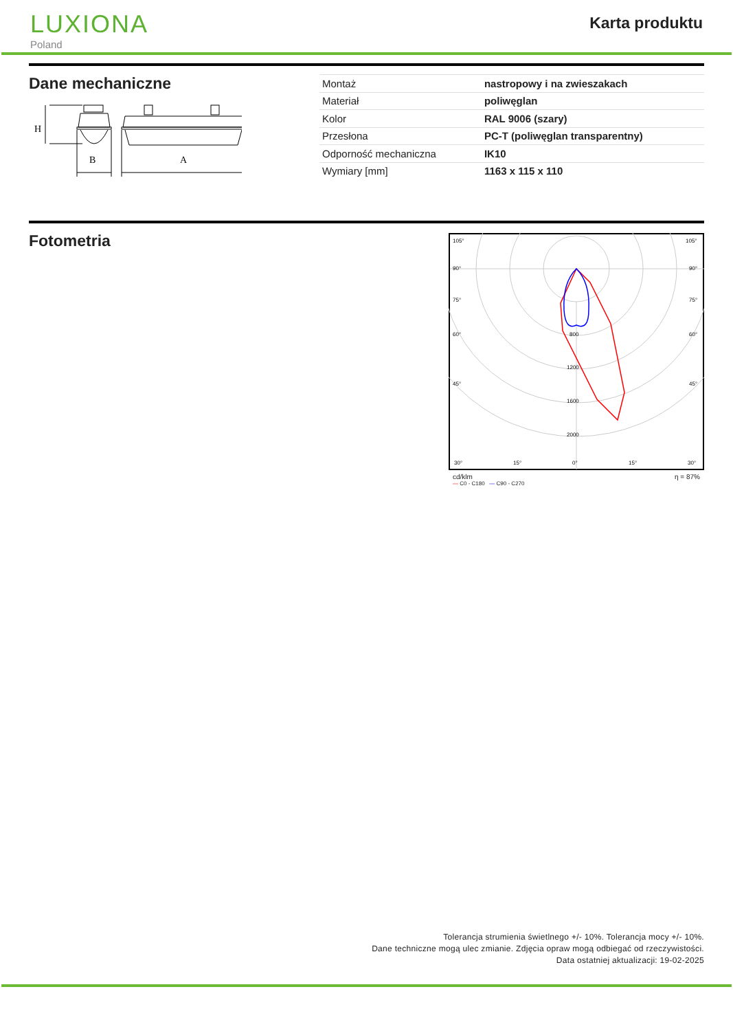LUXIONA
Poland
Karta produktu
Dane mechaniczne
H
B
A
| Montaż | nastropowy i na zwieszakach |
| Materiał | poliwęglan |
| Kolor | RAL 9006 (szary) |
| Przesłona | PC-T (poliwęglan transparentny) |
| Odporność mechaniczna | IK10 |
| Wymiary [mm] | 1163 x 115 x 110 |
Fotometria
105°
90°
75°
60°
45°
30°
15°
0°
15°
30°
800
1200
1600
2000
105°
90°
75°
60°
45°
cd/klm η = 87%
— C0 - C180 — C90 - C270
Tolerancja strumienia świetlnego +/- 10%. Tolerancja mocy +/- 10%.
Dane techniczne mogą ulec zmianie. Zdjęcia opraw mogą odbiegać od rzeczywistości.
Data ostatniej aktualizacji: 19-02-2025